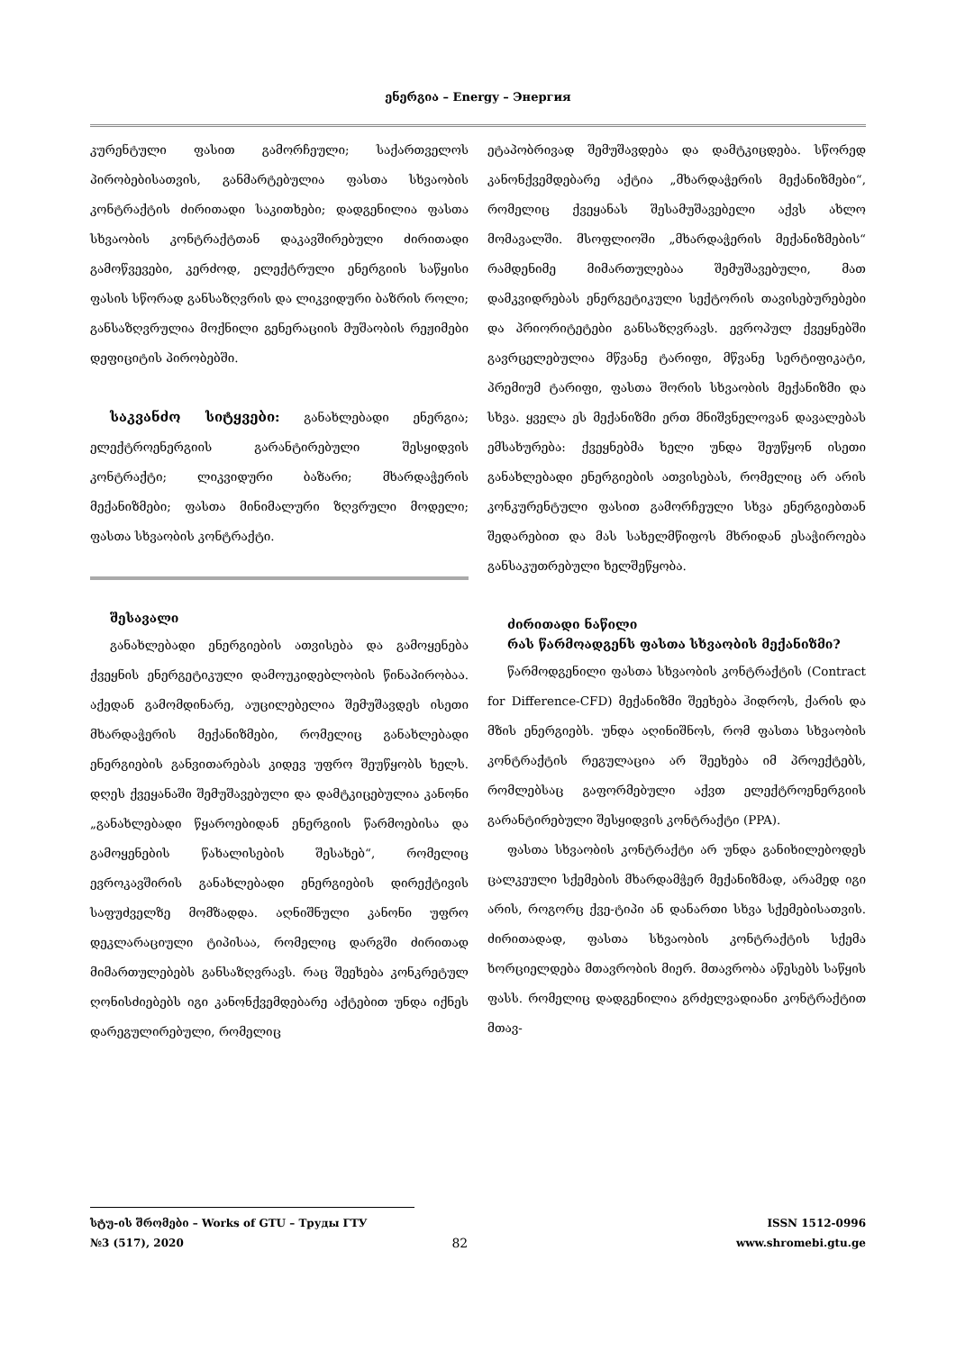ენერგია – Energy – Энергия
კურენტული ფასით გამორჩეული; საქართველოს პირობებისათვის, განმარტებულია ფასთა სხვაობის კონტრაქტის ძირითადი საკითხები; დადგენილია ფასთა სხვაობის კონტრაქტთან დაკავშირებული ძირითადი გამოწვევები, კერძოდ, ელექტრული ენერგიის საწყისი ფასის სწორად განსაზღვრის და ლიკვიდური ბაზრის როლი; განსაზღვრულია მოქნილი გენერაციის მუშაობის რეჟიმები დეფიციტის პირობებში.
საკვანძო სიტყვები: განახლებადი ენერგია; ელექტროენერგიის გარანტირებული შესყიდვის კონტრაქტი; ლიკვიდური ბაზარი; მხარდაჭერის მექანიზმები; ფასთა მინიმალური ზღვრული მოდელი; ფასთა სხვაობის კონტრაქტი.
შესავალი
განახლებადი ენერგიების ათვისება და გამოყენება ქვეყნის ენერგეტიკული დამოუკიდებლობის წინაპირობაა. აქედან გამომდინარე, აუცილებელია შემუშავდეს ისეთი მხარდაჭერის მექანიზმები, რომელიც განახლებადი ენერგიების განვითარებას კიდევ უფრო შეუწყობს ხელს. დღეს ქვეყანაში შემუშავებული და დამტკიცებულია კანონი „განახლებადი წყაროებიდან ენერგიის წარმოებისა და გამოყენების წახალისების შესახებ“, რომელიც ევროკავშირის განახლებადი ენერგიების დირექტივის საფუძველზე მომზადდა. აღნიშნული კანონი უფრო დეკლარაციული ტიპისაა, რომელიც დარგში ძირითად მიმართულებებს განსაზღვრავს. რაც შეეხება კონკრეტულ ღონისძიებებს იგი კანონქვემდებარე აქტებით უნდა იქნეს დარეგულირებული, რომელიც
ეტაპობრივად შემუშავდება და დამტკიცდება. სწორედ კანონქვემდებარე აქტია „მხარდაჭერის მექანიზმები“, რომელიც ქვეყანას შესამუშავებელი აქვს ახლო მომავალში. მსოფლიოში „მხარდაჭერის მექანიზმების“ რამდენიმე მიმართულებაა შემუშავებული, მათ დამკვიდრებას ენერგეტიკული სექტორის თავისებურებები და პრიორიტეტები განსაზღვრავს. ევროპულ ქვეყნებში გავრცელებულია მწვანე ტარიფი, მწვანე სერტიფიკატი, პრემიუმ ტარიფი, ფასთა შორის სხვაობის მექანიზმი და სხვა. ყველა ეს მექანიზმი ერთ მნიშვნელოვან დავალებას ემსახურება: ქვეყნებმა ხელი უნდა შეუწყონ ისეთი განახლებადი ენერგიების ათვისებას, რომელიც არ არის კონკურენტული ფასით გამორჩეული სხვა ენერგიებთან შედარებით და მას სახელმწიფოს მხრიდან ესაჭიროება განსაკუთრებული ხელშეწყობა.
ძირითადი ნაწილი
რას წარმოადგენს ფასთა სხვაობის მექანიზმი?
წარმოდგენილი ფასთა სხვაობის კონტრაქტის (Contract for Difference-CFD) მექანიზმი შეეხება ჰიდროს, ქარის და მზის ენერგიებს. უნდა აღინიშნოს, რომ ფასთა სხვაობის კონტრაქტის რეგულაცია არ შეეხება იმ პროექტებს, რომლებსაც გაფორმებული აქვთ ელექტროენერგიის გარანტირებული შესყიდვის კონტრაქტი (PPA).
ფასთა სხვაობის კონტრაქტი არ უნდა განიხილებოდეს ცალკეული სქემების მხარდამჭერ მექანიზმად, არამედ იგი არის, როგორც ქვე-ტიპი ან დანართი სხვა სქემებისათვის. ძირითადად, ფასთა სხვაობის კონტრაქტის სქემა ხორციელდება მთავრობის მიერ. მთავრობა აწესებს საწყის ფასს. რომელიც დადგენილია გრძელვადიანი კონტრაქტით მთავ-
სტუ-ის შრომები – Works of GTU – Труды ГТУ ISSN 1512-0996
№3 (517), 2020 82 www.shromebi.gtu.ge